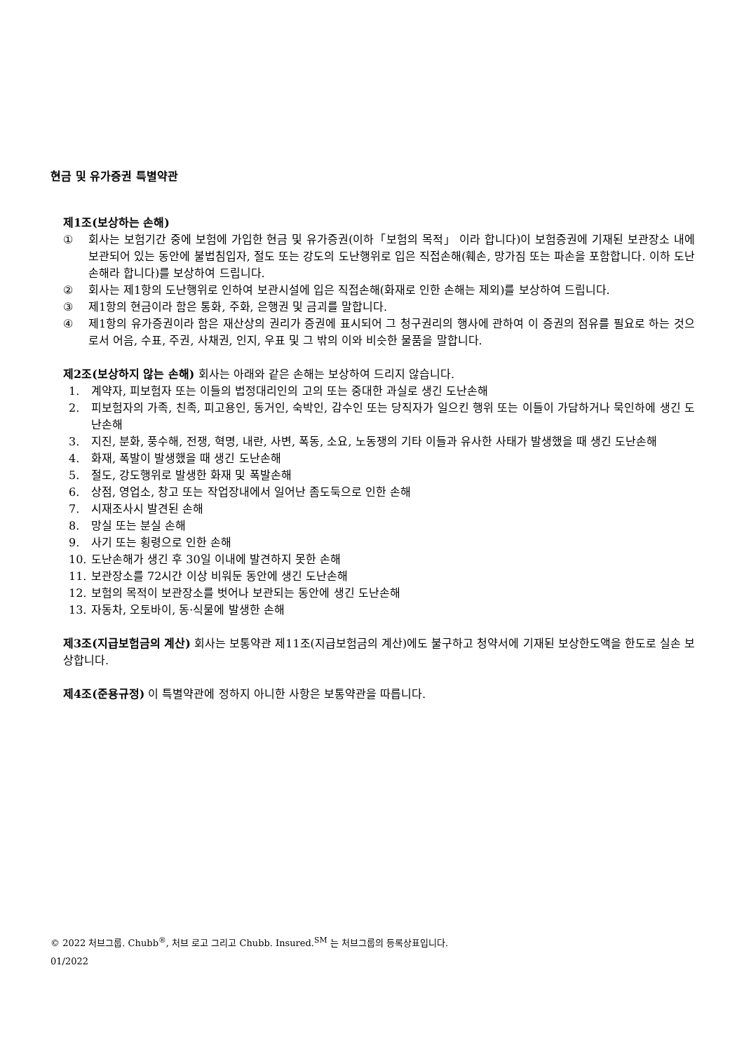현금 및 유가증권 특별약관
제1조(보상하는 손해)
① 회사는 보험기간 중에 보험에 가입한 현금 및 유가증권(이하「보험의 목적」 이라 합니다)이 보험증권에 기재된 보관장소 내에 보관되어 있는 동안에 불법침입자, 절도 또는 강도의 도난행위로 입은 직접손해(훼손, 망가짐 또는 파손을 포함합니다. 이하 도난손해라 합니다)를 보상하여 드립니다.
② 회사는 제1항의 도난행위로 인하여 보관시설에 입은 직접손해(화재로 인한 손해는 제외)를 보상하여 드립니다.
③ 제1항의 현금이라 함은 통화, 주화, 은행권 및 금괴를 말합니다.
④ 제1항의 유가증권이라 함은 재산상의 권리가 증권에 표시되어 그 청구권리의 행사에 관하여 이 증권의 점유를 필요로 하는 것으로서 어음, 수표, 주권, 사채권, 인지, 우표 및 그 밖의 이와 비슷한 물품을 말합니다.
제2조(보상하지 않는 손해) 회사는 아래와 같은 손해는 보상하여 드리지 않습니다.
1. 계약자, 피보험자 또는 이들의 법정대리인의 고의 또는 중대한 과실로 생긴 도난손해
2. 피보험자의 가족, 친족, 피고용인, 동거인, 숙박인, 감수인 또는 당직자가 일으킨 행위 또는 이들이 가담하거나 묵인하에 생긴 도난손해
3. 지진, 분화, 풍수해, 전쟁, 혁명, 내란, 사변, 폭동, 소요, 노동쟁의 기타 이들과 유사한 사태가 발생했을 때 생긴 도난손해
4. 화재, 폭발이 발생했을 때 생긴 도난손해
5. 절도, 강도행위로 발생한 화재 및 폭발손해
6. 상점, 영업소, 창고 또는 작업장내에서 일어난 좀도둑으로 인한 손해
7. 시재조사시 발견된 손해
8. 망실 또는 분실 손해
9. 사기 또는 횡령으로 인한 손해
10. 도난손해가 생긴 후 30일 이내에 발견하지 못한 손해
11. 보관장소를 72시간 이상 비워둔 동안에 생긴 도난손해
12. 보험의 목적이 보관장소를 벗어나 보관되는 동안에 생긴 도난손해
13. 자동차, 오토바이, 동·식물에 발생한 손해
제3조(지급보험금의 계산) 회사는 보통약관 제11조(지급보험금의 계산)에도 불구하고 청약서에 기재된 보상한도액을 한도로 실손 보상합니다.
제4조(준용규정) 이 특별약관에 정하지 아니한 사항은 보통약관을 따릅니다.
© 2022 처브그룹. Chubb<sup>®</sup>, 처브 로고 그리고 Chubb. Insured.<sup>SM</sup> 는 처브그룹의 등록상표입니다.
01/2022